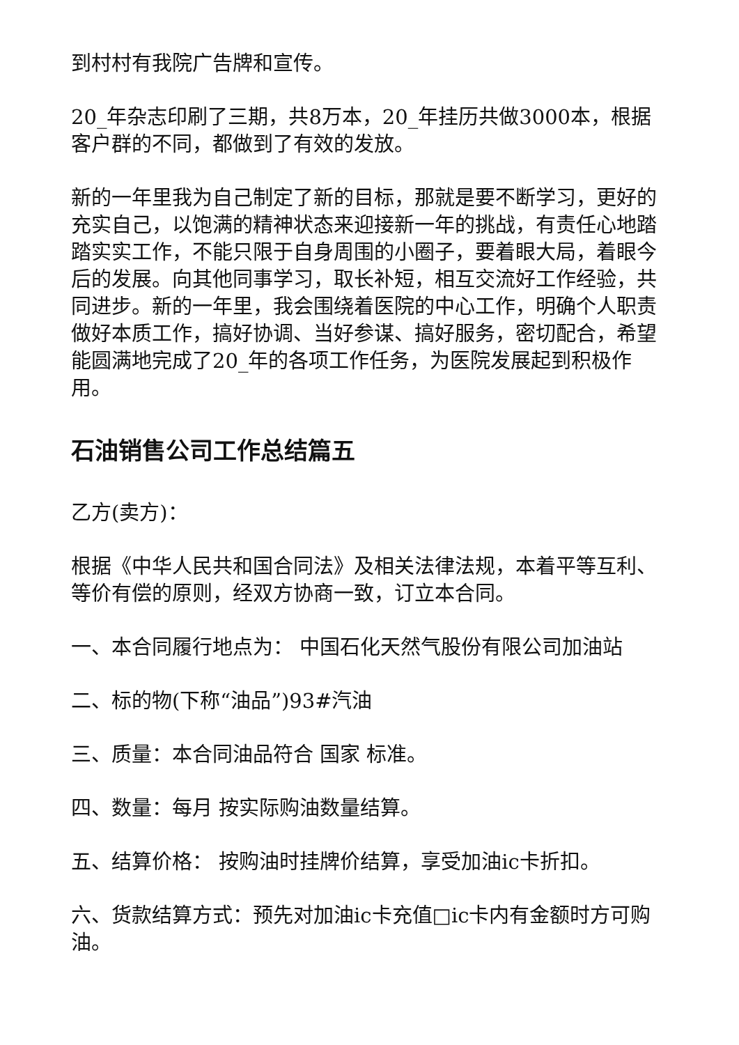到村村有我院广告牌和宣传。
20_年杂志印刷了三期，共8万本，20_年挂历共做3000本，根据客户群的不同，都做到了有效的发放。
新的一年里我为自己制定了新的目标，那就是要不断学习，更好的充实自己，以饱满的精神状态来迎接新一年的挑战，有责任心地踏踏实实工作，不能只限于自身周围的小圈子，要着眼大局，着眼今后的发展。向其他同事学习，取长补短，相互交流好工作经验，共同进步。新的一年里，我会围绕着医院的中心工作，明确个人职责做好本质工作，搞好协调、当好参谋、搞好服务，密切配合，希望能圆满地完成了20_年的各项工作任务，为医院发展起到积极作用。
石油销售公司工作总结篇五
乙方(卖方)：
根据《中华人民共和国合同法》及相关法律法规，本着平等互利、等价有偿的原则，经双方协商一致，订立本合同。
一、本合同履行地点为： 中国石化天然气股份有限公司加油站
二、标的物(下称“油品”)93#汽油
三、质量：本合同油品符合 国家 标准。
四、数量：每月 按实际购油数量结算。
五、结算价格： 按购油时挂牌价结算，享受加油ic卡折扣。
六、货款结算方式：预先对加油ic卡充值□ic卡内有金额时方可购油。